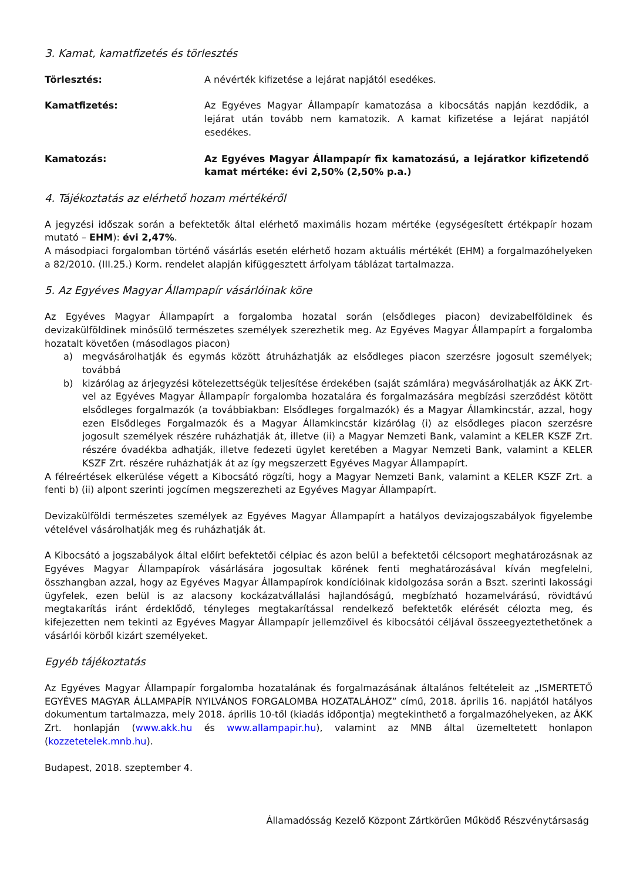3. Kamat, kamatfizetés és törlesztés
Törlesztés: A névérték kifizetése a lejárat napjától esedékes.
Kamatfizetés: Az Egyéves Magyar Állampapír kamatozása a kibocsátás napján kezdődik, a lejárat után tovább nem kamatozik. A kamat kifizetése a lejárat napjától esedékes.
Kamatozás: Az Egyéves Magyar Állampapír fix kamatozású, a lejáratkor kifizetendő kamat mértéke: évi 2,50% (2,50% p.a.)
4. Tájékoztatás az elérhető hozam mértékéről
A jegyzési időszak során a befektetők által elérhető maximális hozam mértéke (egységesített értékpapír hozam mutató – EHM): évi 2,47%.
A másodpiaci forgalomban történő vásárlás esetén elérhető hozam aktuális mértékét (EHM) a forgalmazóhelyeken a 82/2010. (III.25.) Korm. rendelet alapján kifüggesztett árfolyam táblázat tartalmazza.
5. Az Egyéves Magyar Állampapír vásárlóinak köre
Az Egyéves Magyar Állampapírt a forgalomba hozatal során (elsődleges piacon) devizabelföldinek és devizakülföldinek minősülő természetes személyek szerezhetik meg. Az Egyéves Magyar Állampapírt a forgalomba hozatalt követően (másodlagos piacon)
a) megvásárolhatják és egymás között átruházhatják az elsődleges piacon szerzésre jogosult személyek; továbbá
b) kizárólag az árjegyzési kötelezettségük teljesítése érdekében (saját számlára) megvásárolhatják az ÁKK Zrt-vel az Egyéves Magyar Állampapír forgalomba hozatalára és forgalmazására megbízási szerződést kötött elsődleges forgalmazók (a továbbiakban: Elsődleges forgalmazók) és a Magyar Államkincstár, azzal, hogy ezen Elsődleges Forgalmazók és a Magyar Államkincstár kizárólag (i) az elsődleges piacon szerzésre jogosult személyek részére ruházhatják át, illetve (ii) a Magyar Nemzeti Bank, valamint a KELER KSZF Zrt. részére óvadékba adhatják, illetve fedezeti ügylet keretében a Magyar Nemzeti Bank, valamint a KELER KSZF Zrt. részére ruházhatják át az így megszerzett Egyéves Magyar Állampapírt.
A félreértések elkerülése végett a Kibocsátó rögzíti, hogy a Magyar Nemzeti Bank, valamint a KELER KSZF Zrt. a fenti b) (ii) alpont szerinti jogcímen megszerezheti az Egyéves Magyar Állampapírt.
Devizakülföldi természetes személyek az Egyéves Magyar Állampapírt a hatályos devizajogszabályok figyelembe vételével vásárolhatják meg és ruházhatják át.
A Kibocsátó a jogszabályok által előírt befektetői célpiac és azon belül a befektetői célcsoport meghatározásnak az Egyéves Magyar Állampapírok vásárlására jogosultak körének fenti meghatározásával kíván megfelelni, összhangban azzal, hogy az Egyéves Magyar Állampapírok kondícióinak kidolgozása során a Bszt. szerinti lakossági ügyfelek, ezen belül is az alacsony kockázatvállalási hajlandóságú, megbízható hozamelvárású, rövidtávú megtakarítás iránt érdeklődő, tényleges megtakarítással rendelkező befektetők elérését célozta meg, és kifejezetten nem tekinti az Egyéves Magyar Állampapír jellemzőivel és kibocsátói céljával összeegyeztethetőnek a vásárlói körből kizárt személyeket.
Egyéb tájékoztatás
Az Egyéves Magyar Állampapír forgalomba hozatalának és forgalmazásának általános feltételeit az „ISMERTETŐ EGYÉVES MAGYAR ÁLLAMPAPÍR NYILVÁNOS FORGALOMBA HOZATALÁHOZ” című, 2018. április 16. napjától hatályos dokumentum tartalmazza, mely 2018. április 10-től (kiadás időpontja) megtekinthető a forgalmazóhelyeken, az ÁKK Zrt. honlapján (www.akk.hu és www.allampapir.hu), valamint az MNB által üzemeltetett honlapon (kozzetetelek.mnb.hu).
Budapest, 2018. szeptember 4.
Államadósság Kezelő Központ Zártkörűen Működő Részvénytársaság